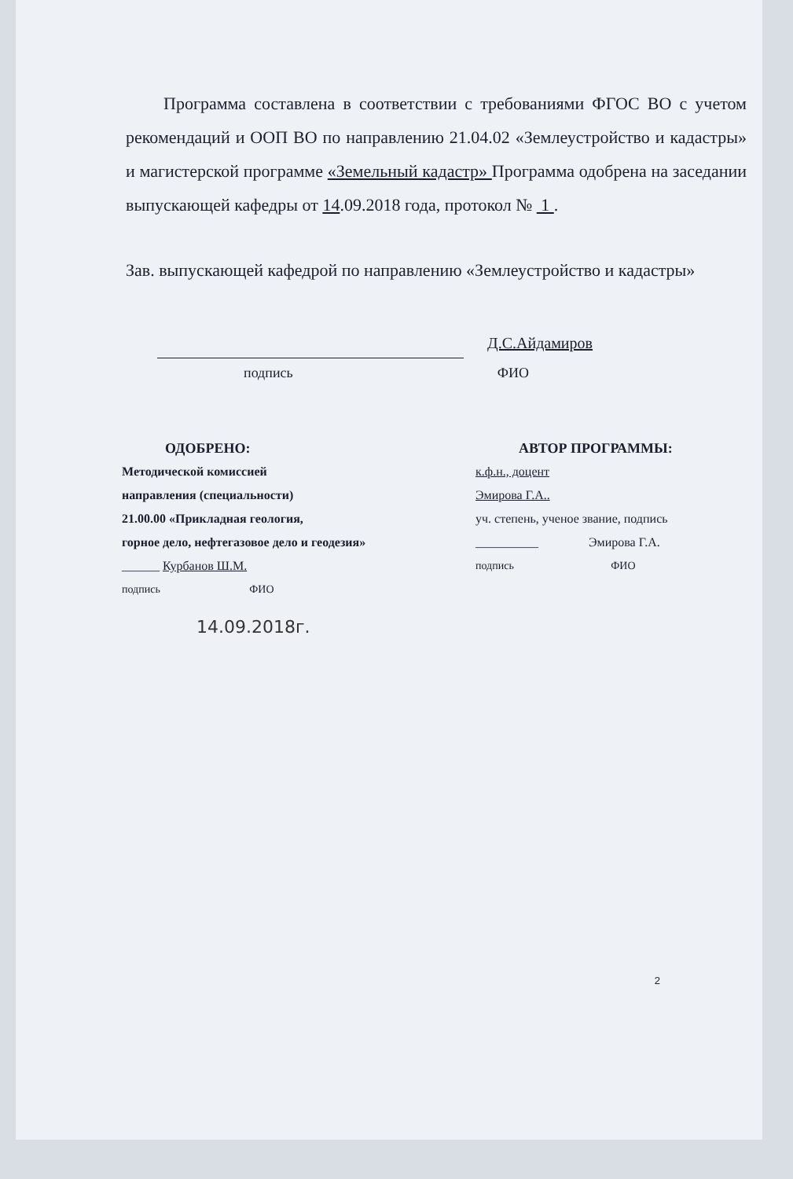Программа составлена в соответствии с требованиями ФГОС ВО с учетом рекомендаций и ООП ВО по направлению 21.04.02 «Землеустройство и кадастры» и магистерской программе «Земельный кадастр» Программа одобрена на заседании выпускающей кафедры от 14.09.2018 года, протокол № 1 .
Зав. выпускающей кафедрой по направлению «Землеустройство и кадастры»
Д.С.Айдамиров
подпись ФИО
ОДОБРЕНО:
Методической комиссией
направления (специальности)
21.00.00 «Прикладная геология,
горное дело, нефтегазовое дело и геодезия»
______ Курбанов Ш.М.
подпись ФИО
АВТОР ПРОГРАММЫ:
к.ф.н., доцент
Эмирова Г.А..
уч. степень, ученое звание, подпись
__________ Эмирова Г.А.
подпись ФИО
14.09.2018г.
2